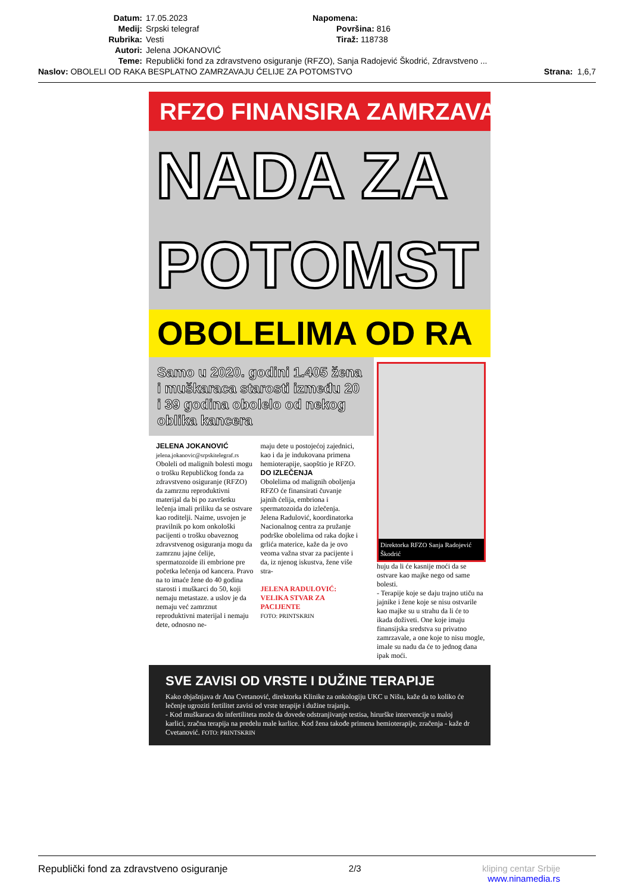Datum: 17.05.2023 Napomena:
Medij: Srpski telegraf Površina: 816
Rubrika: Vesti Tiraž: 118738
Autori: Jelena JOKANOVIĆ
Teme: Republički fond za zdravstveno osiguranje (RFZO), Sanja Radojević Škodrić, Zdravstveno ...
Naslov: OBOLELI OD RAKA BESPLATNO ZAMRZAVAJU ĆELIJE ZA POTOMSTVO Strana: 1,6,7
RFZO FINANSIRA ZAMRZAVA
NADA ZA
POTOMST
OBOLELIMA OD RA
Samo u 2020. godini 1.405 žena i muškaraca starosti između 20 i 39 godina obolelo od nekog oblika kancera
JELENA JOKANOVIĆ
jelena.jokanovic@srpskitelegraf.rs
Oboleli od malignih bolesti mogu o trošku Republičkog fonda za zdravstveno osiguranje (RFZO) da zamrznu reproduktivni materijal da bi po završetku lečenja imali priliku da se ostvare kao roditelji. Naime, usvojen je pravilnik po kom onkološki pacijenti o trošku obaveznog zdravstvenog osiguranja mogu da zamrznu jajne ćelije, spermatozoide ili embrione pre početka lečenja od kancera. Pravo na to imaće žene do 40 godina starosti i muškarci do 50, koji nemaju metastaze. a uslov je da nemaju već zamrznut reproduktivni materijal i nemaju dete, odnosno ne-
maju dete u postojećoj zajednici, kao i da je indukovana primena hemioterapije, saopštio je RFZO.
DO IZLEČENJA
Obolelima od malignih oboljenja RFZO će finansirati čuvanje jajnih ćelija, embriona i spermatozoida do izlečenja. Jelena Radulović, koordinatorka Nacionalnog centra za pružanje podrške obolelima od raka dojke i grlića materice, kaže da je ovo veoma važna stvar za pacijente i da, iz njenog iskustva, žene više stra-
JELENA RADULOVIĆ: VELIKA STVAR ZA PACIJENTE
FOTO: PRINTSKRIN
Direktorka RFZO Sanja Radojević Škodrić
huju da li će kasnije moći da se ostvare kao majke nego od same bolesti.
- Terapije koje se daju trajno utiču na jajnike i žene koje se nisu ostvarile kao majke su u strahu da li će to ikada doživeti. One koje imaju finansijska sredstva su privatno zamrzavale, a one koje to nisu mogle, imale su nadu da će to jednog dana ipak moći.
SVE ZAVISI OD VRSTE I DUŽINE TERAPIJE
Kako objašnjava dr Ana Cvetanović, direktorka Klinike za onkologiju UKC u Nišu, kaže da to koliko će lečenje ugroziti fertilitet zavisi od vrste terapije i dužine trajanja.
- Kod muškaraca do infertiliteta može da dovede odstranjivanje testisa, hirurške intervencije u maloj karlici, zračna terapija na predelu male karlice. Kod žena takođe primena hemioterapije, zračenja - kaže dr Cvetanović. FOTO: PRINTSKRIN
Republički fond za zdravstveno osiguranje 2/3 kliping centar Srbije
www.ninamedia.rs